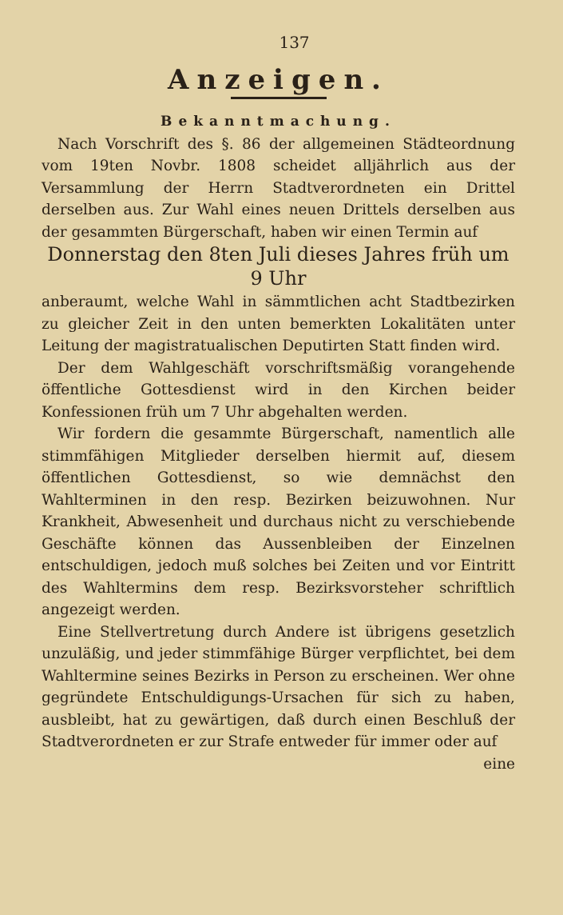137
Anzeigen.
Bekanntmachung.
Nach Vorschrift des §. 86 der allgemeinen Städteordnung vom 19ten Novbr. 1808 scheidet alljährlich aus der Versammlung der Herrn Stadtverordneten ein Drittel derselben aus. Zur Wahl eines neuen Drittels derselben aus der gesammten Bürgerschaft, haben wir einen Termin auf
Donnerstag den 8ten Juli dieses Jahres früh um 9 Uhr
anberaumt, welche Wahl in sämmtlichen acht Stadtbezirken zu gleicher Zeit in den unten bemerkten Lokalitäten unter Leitung der magistratualischen Deputirten Statt finden wird.
Der dem Wahlgeschäft vorschriftsmäßig vorangehende öffentliche Gottesdienst wird in den Kirchen beider Konfessionen früh um 7 Uhr abgehalten werden.
Wir fordern die gesammte Bürgerschaft, namentlich alle stimmfähigen Mitglieder derselben hiermit auf, diesem öffentlichen Gottesdienst, so wie demnächst den Wahlterminen in den resp. Bezirken beizuwohnen. Nur Krankheit, Abwesenheit und durchaus nicht zu verschiebende Geschäfte können das Aussenbleiben der Einzelnen entschuldigen, jedoch muß solches bei Zeiten und vor Eintritt des Wahltermins dem resp. Bezirksvorsteher schriftlich angezeigt werden.
Eine Stellvertretung durch Andere ist übrigens gesetzlich unzuläßig, und jeder stimmfähige Bürger verpflichtet, bei dem Wahltermine seines Bezirks in Person zu erscheinen. Wer ohne gegründete Entschuldigungs-Ursachen für sich zu haben, ausbleibt, hat zu gewärtigen, daß durch einen Beschluß der Stadtverordneten er zur Strafe entweder für immer oder auf
eine